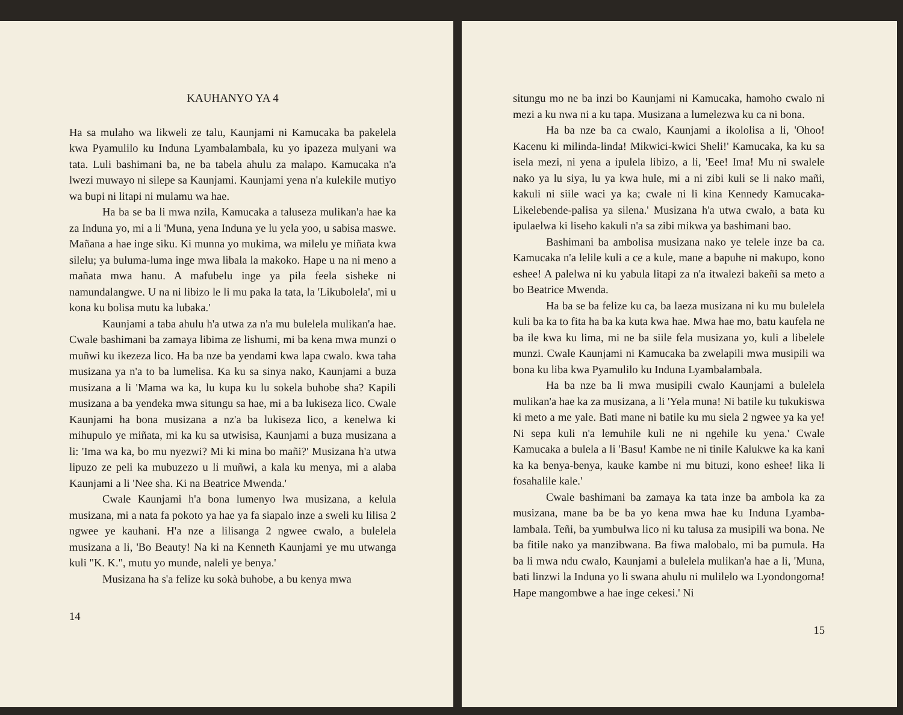KAUHANYO YA 4
Ha sa mulaho wa likweli ze talu, Kaunjami ni Kamucaka ba pakelela kwa Pyamulilo ku Induna Lyambalambala, ku yo ipazeza mulyani wa tata. Luli bashimani ba, ne ba tabela ahulu za malapo. Kamucaka n'a lwezi muwayo ni silepe sa Kaunjami. Kaunjami yena n'a kulekile mutiyo wa bupi ni litapi ni mulamu wa hae.
Ha ba se ba li mwa nzila, Kamucaka a taluseza mulikan'a hae ka za Induna yo, mi a li 'Muna, yena Induna ye lu yela yoo, u sabisa maswe. Mañana a hae inge siku. Ki munna yo mukima, wa milelu ye miñata kwa silelu; ya buluma-luma inge mwa libala la makoko. Hape u na ni meno a mañata mwa hanu. A mafubelu inge ya pila feela sisheke ni namundalangwe. U na ni libizo le li mu paka la tata, la 'Likubolela', mi u kona ku bolisa mutu ka lubaka.'
Kaunjami a taba ahulu h'a utwa za n'a mu bulelela mulikan'a hae. Cwale bashimani ba zamaya libima ze lishumi, mi ba kena mwa munzi o muñwi ku ikezeza lico. Ha ba nze ba yendami kwa lapa cwalo. kwa taha musizana ya n'a to ba lumelisa. Ka ku sa sinya nako, Kaunjami a buza musizana a li 'Mama wa ka, lu kupa ku lu sokela buhobe sha? Kapili musizana a ba yendeka mwa situngu sa hae, mi a ba lukiseza lico. Cwale Kaunjami ha bona musizana a nz'a ba lukiseza lico, a kenelwa ki mihupulo ye miñata, mi ka ku sa utwisisa, Kaunjami a buza musizana a li: 'Ima wa ka, bo mu nyezwi? Mi ki mina bo mañi?' Musizana h'a utwa lipuzo ze peli ka mubuzezo u li muñwi, a kala ku menya, mi a alaba Kaunjami a li 'Nee sha. Ki na Beatrice Mwenda.'
Cwale Kaunjami h'a bona lumenyo lwa musizana, a kelula musizana, mi a nata fa pokoto ya hae ya fa siapalo inze a sweli ku lilisa 2 ngwee ye kauhani. H'a nze a lilisanga 2 ngwee cwalo, a bulelela musizana a li, 'Bo Beauty! Na ki na Kenneth Kaunjami ye mu utwanga kuli "K. K.", mutu yo munde, naleli ye benya.'
Musizana ha s'a felize ku sokà buhobe, a bu kenya mwa
14
situngu mo ne ba inzi bo Kaunjami ni Kamucaka, hamoho cwalo ni mezi a ku nwa ni a ku tapa. Musizana a lumelezwa ku ca ni bona.
Ha ba nze ba ca cwalo, Kaunjami a ikololisa a li, 'Ohoo! Kacenu ki milinda-linda! Mikwici-kwici Sheli!' Kamucaka, ka ku sa isela mezi, ni yena a ipulela libizo, a li, 'Eee! Ima! Mu ni swalele nako ya lu siya, lu ya kwa hule, mi a ni zibi kuli se li nako mañi, kakuli ni siile waci ya ka; cwale ni li kina Kennedy Kamucaka- Likelebende-palisa ya silena.' Musizana h'a utwa cwalo, a bata ku ipulaelwa ki liseho kakuli n'a sa zibi mikwa ya bashimani bao.
Bashimani ba ambolisa musizana nako ye telele inze ba ca. Kamucaka n'a lelile kuli a ce a kule, mane a bapuhe ni makupo, kono eshee! A palelwa ni ku yabula litapi za n'a itwalezi bakeñi sa meto a bo Beatrice Mwenda.
Ha ba se ba felize ku ca, ba laeza musizana ni ku mu bulelela kuli ba ka to fita ha ba ka kuta kwa hae. Mwa hae mo, batu kaufela ne ba ile kwa ku lima, mi ne ba siile fela musizana yo, kuli a libelele munzi. Cwale Kaunjami ni Kamucaka ba zwelapili mwa musipili wa bona ku liba kwa Pyamulilo ku Induna Lyambalambala.
Ha ba nze ba li mwa musipili cwalo Kaunjami a bulelela mulikan'a hae ka za musizana, a li 'Yela muna! Ni batile ku tukukiswa ki meto a me yale. Bati mane ni batile ku mu siela 2 ngwee ya ka ye! Ni sepa kuli n'a lemuhile kuli ne ni ngehile ku yena.' Cwale Kamucaka a bulela a li 'Basu! Kambe ne ni tinile Kalukwe ka ka kani ka ka benya-benya, kauke kambe ni mu bituzi, kono eshee! lika li fosahalile kale.'
Cwale bashimani ba zamaya ka tata inze ba ambola ka za musizana, mane ba be ba yo kena mwa hae ku Induna Lyamba-lambala. Teñi, ba yumbulwa lico ni ku talusa za musipili wa bona. Ne ba fitile nako ya manzibwana. Ba fiwa malobalo, mi ba pumula. Ha ba li mwa ndu cwalo, Kaunjami a bulelela mulikan'a hae a li, 'Muna, bati linzwi la Induna yo li swana ahulu ni mulilelo wa Lyondongoma! Hape mangombwe a hae inge cekesi.' Ni
15